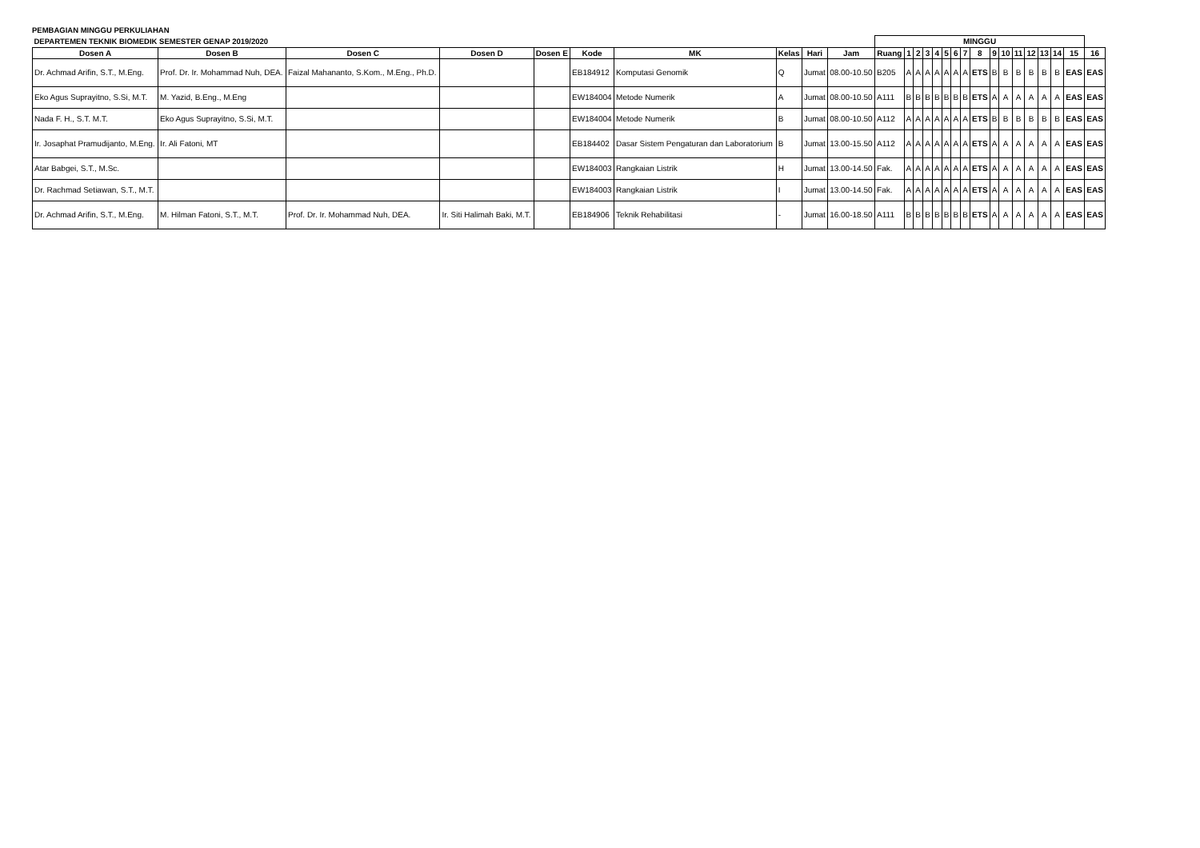PEMBAGIAN MINGGU PERKULIAHAN
| DEPARTEMEN TEKNIK BIOMEDIK SEMESTER GENAP 2019/2020 | | | | | | | | | | MINGGU | | | | | | | | | | | | | | | | |
| Dosen A | Dosen B | Dosen C | Dosen D | Dosen E | Kode | MK | Kelas | Hari | Jam | Ruang | 1 | 2 | 3 | 4 | 5 | 6 | 7 | 8 | 9 | 10 | 11 | 12 | 13 | 14 | 15 | 16 |
| Dr. Achmad Arifin, S.T., M.Eng. | Prof. Dr. Ir. Mohammad Nuh, DEA. | Faizal Mahananto, S.Kom., M.Eng., Ph.D. | | | EB184912 | Komputasi Genomik | Q | Jumat | 08.00-10.50 | B205 | A | A | A | A | A | A | A | ETS | B | B | B | B | B | B | EAS | EAS |
| Eko Agus Suprayitno, S.Si, M.T. | M. Yazid, B.Eng., M.Eng | | | | EW184004 | Metode Numerik | A | Jumat | 08.00-10.50 | A111 | B | B | B | B | B | B | B | ETS | A | A | A | A | A | A | EAS | EAS |
| Nada F. H., S.T. M.T. | Eko Agus Suprayitno, S.Si, M.T. | | | | EW184004 | Metode Numerik | B | Jumat | 08.00-10.50 | A112 | A | A | A | A | A | A | A | ETS | B | B | B | B | B | B | EAS | EAS |
| Ir. Josaphat Pramudijanto, M.Eng. | Ir. Ali Fatoni, MT | | | | EB184402 | Dasar Sistem Pengaturan dan Laboratorium | B | Jumat | 13.00-15.50 | A112 | A | A | A | A | A | A | A | ETS | A | A | A | A | A | A | EAS | EAS |
| Atar Babgei, S.T., M.Sc. | | | | | EW184003 | Rangkaian Listrik | H | Jumat | 13.00-14.50 | Fak. | A | A | A | A | A | A | A | ETS | A | A | A | A | A | A | EAS | EAS |
| Dr. Rachmad Setiawan, S.T., M.T. | | | | | EW184003 | Rangkaian Listrik | I | Jumat | 13.00-14.50 | Fak. | A | A | A | A | A | A | A | ETS | A | A | A | A | A | A | EAS | EAS |
| Dr. Achmad Arifin, S.T., M.Eng. | M. Hilman Fatoni, S.T., M.T. | Prof. Dr. Ir. Mohammad Nuh, DEA. | Ir. Siti Halimah Baki, M.T. | | EB184906 | Teknik Rehabilitasi | - | Jumat | 16.00-18.50 | A111 | B | B | B | B | B | B | B | ETS | A | A | A | A | A | A | EAS | EAS |